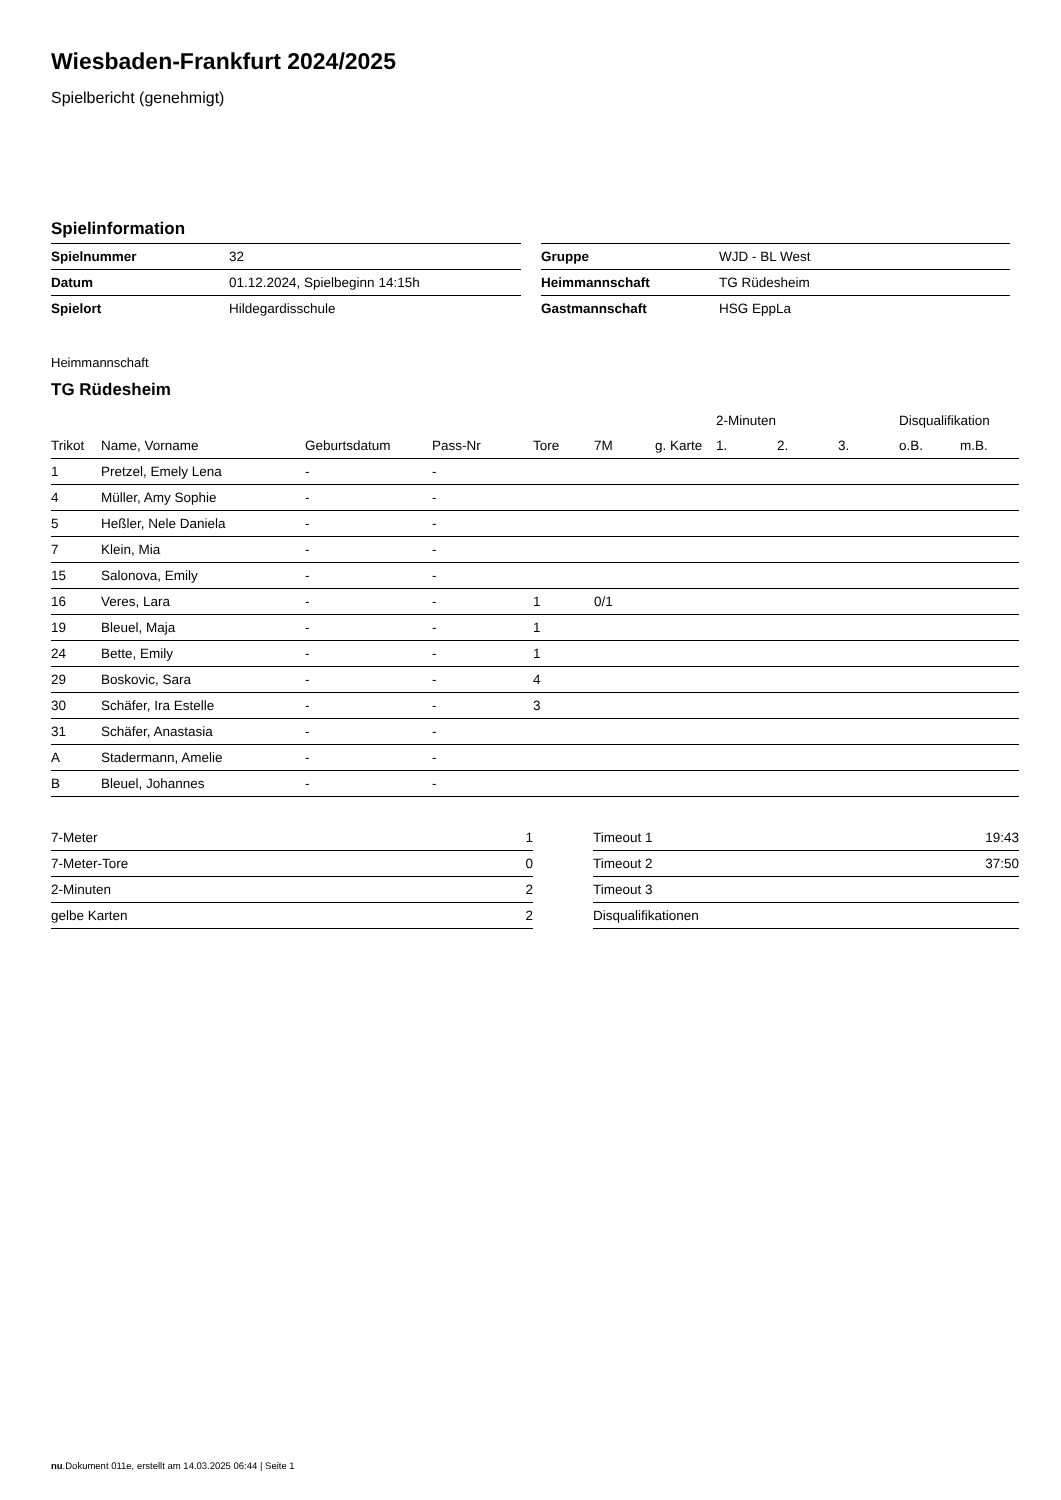Wiesbaden-Frankfurt 2024/2025
Spielbericht (genehmigt)
Spielinformation
| Spielnummer | 32 | | Gruppe | WJD - BL West |
| Datum | 01.12.2024, Spielbeginn 14:15h | | Heimmannschaft | TG Rüdesheim |
| Spielort | Hildegardisschule | | Gastmannschaft | HSG EppLa |
Heimmannschaft
TG Rüdesheim
| | | | | | | | 2-Minuten | | | Disqualifikation | |
| --- | --- | --- | --- | --- | --- | --- | --- | --- | --- | --- | --- |
| Trikot | Name, Vorname | Geburtsdatum | Pass-Nr | Tore | 7M | g. Karte | 1. | 2. | 3. | o.B. | m.B. |
| 1 | Pretzel, Emely Lena | - | - | | | | | | | | |
| 4 | Müller, Amy Sophie | - | - | | | | | | | | |
| 5 | Heßler, Nele Daniela | - | - | | | | | | | | |
| 7 | Klein, Mia | - | - | | | | | | | | |
| 15 | Salonova, Emily | - | - | | | | | | | | |
| 16 | Veres, Lara | - | - | 1 | 0/1 | | | | | | |
| 19 | Bleuel, Maja | - | - | 1 | | | | | | | |
| 24 | Bette, Emily | - | - | 1 | | | | | | | |
| 29 | Boskovic, Sara | - | - | 4 | | | | | | | |
| 30 | Schäfer, Ira Estelle | - | - | 3 | | | | | | | |
| 31 | Schäfer, Anastasia | - | - | | | | | | | | |
| A | Stadermann, Amelie | - | - | | | | | | | | |
| B | Bleuel, Johannes | - | - | | | | | | | | |
| 7-Meter | 1 |
| 7-Meter-Tore | 0 |
| 2-Minuten | 2 |
| gelbe Karten | 2 |
| Timeout 1 | 19:43 |
| Timeout 2 | 37:50 |
| Timeout 3 | |
| Disqualifikationen | |
nu.Dokument 011e, erstellt am 14.03.2025 06:44 | Seite 1